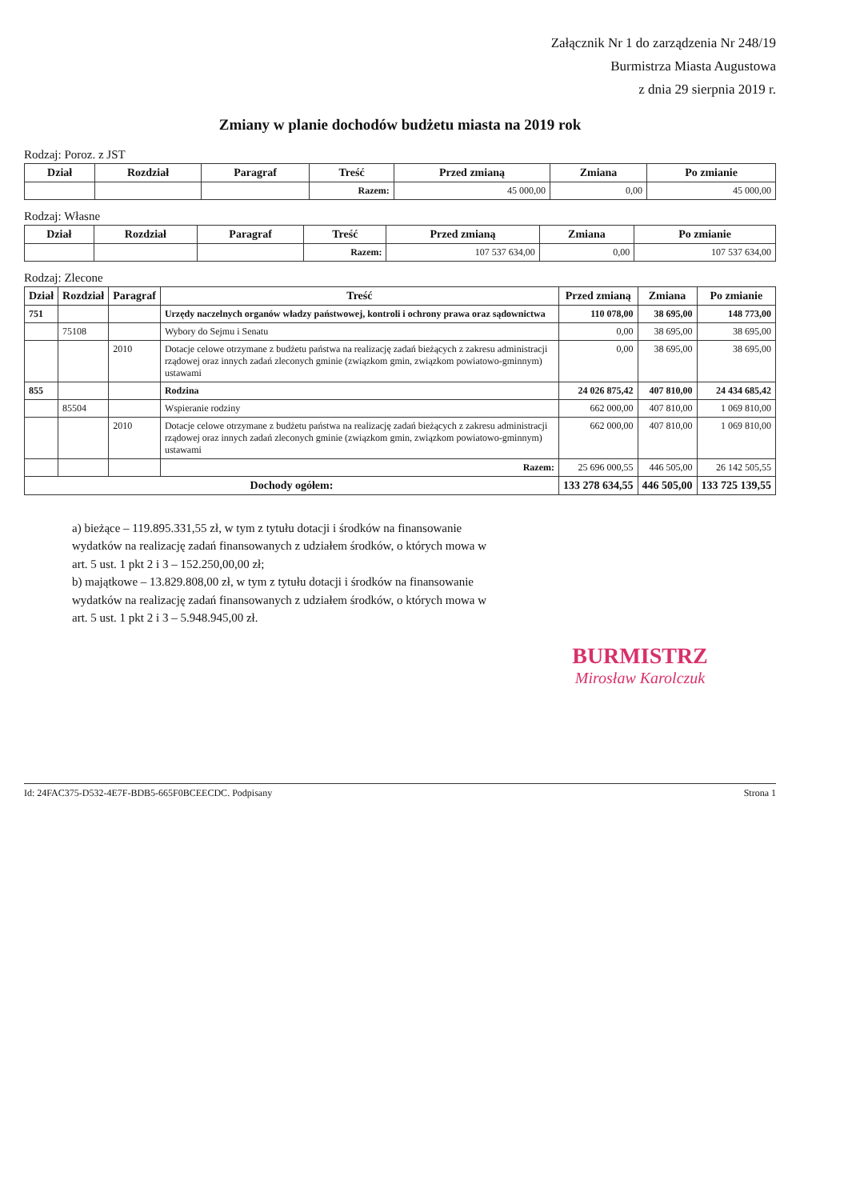Załącznik Nr 1 do zarządzenia Nr 248/19
Burmistrza Miasta Augustowa
z dnia 29 sierpnia 2019 r.
Zmiany w planie dochodów budżetu miasta na 2019 rok
Rodzaj: Poroz. z JST
| Dział | Rozdział | Paragraf | Treść | Przed zmianą | Zmiana | Po zmianie |
| --- | --- | --- | --- | --- | --- | --- |
| | | | Razem: | 45 000,00 | 0,00 | 45 000,00 |
Rodzaj: Własne
| Dział | Rozdział | Paragraf | Treść | Przed zmianą | Zmiana | Po zmianie |
| --- | --- | --- | --- | --- | --- | --- |
| | | | Razem: | 107 537 634,00 | 0,00 | 107 537 634,00 |
Rodzaj: Zlecone
| Dział | Rozdział | Paragraf | Treść | Przed zmianą | Zmiana | Po zmianie |
| --- | --- | --- | --- | --- | --- | --- |
| 751 | | | Urzędy naczelnych organów władzy państwowej, kontroli i ochrony prawa oraz sądownictwa | 110 078,00 | 38 695,00 | 148 773,00 |
| | 75108 | | Wybory do Sejmu i Senatu | 0,00 | 38 695,00 | 38 695,00 |
| | | 2010 | Dotacje celowe otrzymane z budżetu państwa na realizację zadań bieżących z zakresu administracji rządowej oraz innych zadań zleconych gminie (związkom gmin, związkom powiatowo-gminnym) ustawami | 0,00 | 38 695,00 | 38 695,00 |
| 855 | | | Rodzina | 24 026 875,42 | 407 810,00 | 24 434 685,42 |
| | 85504 | | Wspieranie rodziny | 662 000,00 | 407 810,00 | 1 069 810,00 |
| | | 2010 | Dotacje celowe otrzymane z budżetu państwa na realizację zadań bieżących z zakresu administracji rządowej oraz innych zadań zleconych gminie (związkom gmin, związkom powiatowo-gminnym) ustawami | 662 000,00 | 407 810,00 | 1 069 810,00 |
| | | | Razem: | 25 696 000,55 | 446 505,00 | 26 142 505,55 |
| Dochody ogółem: | | | | 133 278 634,55 | 446 505,00 | 133 725 139,55 |
a) bieżące – 119.895.331,55 zł, w tym z tytułu dotacji i środków na finansowanie wydatków na realizację zadań finansowanych z udziałem środków, o których mowa w art. 5 ust. 1 pkt 2 i 3 – 152.250,00,00 zł;
b) majątkowe – 13.829.808,00 zł, w tym z tytułu dotacji i środków na finansowanie wydatków na realizację zadań finansowanych z udziałem środków, o których mowa w art. 5 ust. 1 pkt 2 i 3 – 5.948.945,00 zł.
BURMISTRZ
Mirosław Karolczuk
Id: 24FAC375-D532-4E7F-BDB5-665F0BCEECDC. Podpisany Strona 1